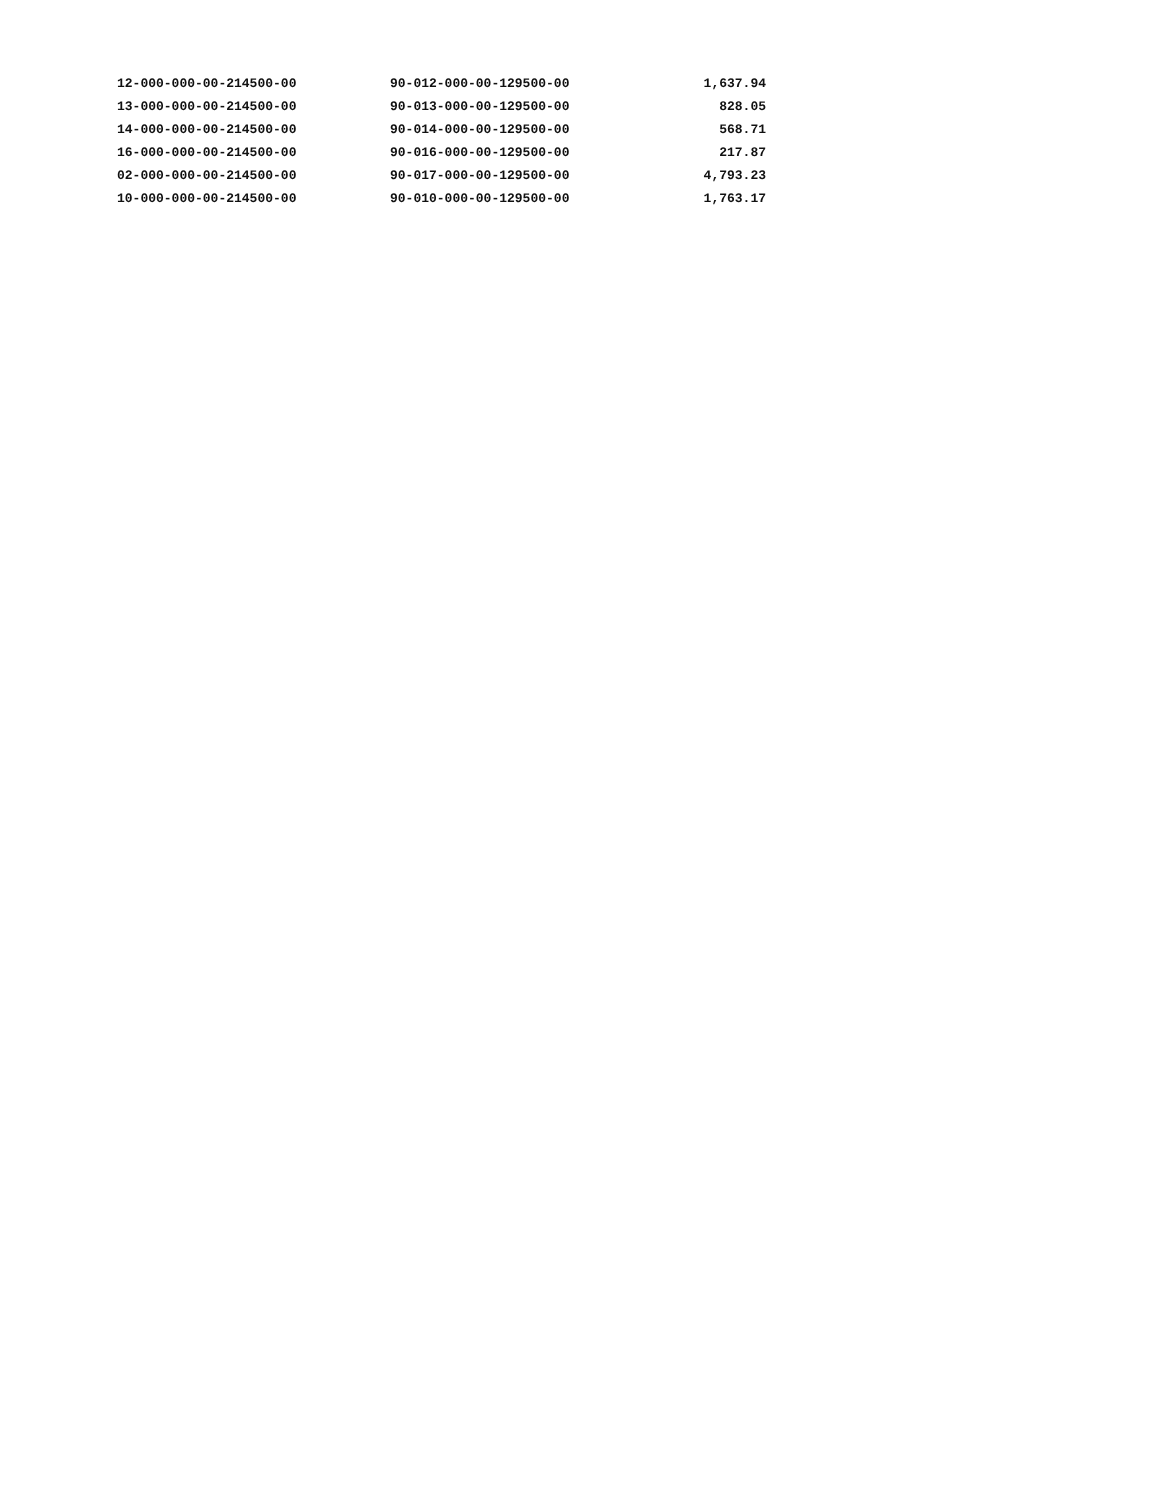| 12-000-000-00-214500-00 | 90-012-000-00-129500-00 | 1,637.94 |
| 13-000-000-00-214500-00 | 90-013-000-00-129500-00 | 828.05 |
| 14-000-000-00-214500-00 | 90-014-000-00-129500-00 | 568.71 |
| 16-000-000-00-214500-00 | 90-016-000-00-129500-00 | 217.87 |
| 02-000-000-00-214500-00 | 90-017-000-00-129500-00 | 4,793.23 |
| 10-000-000-00-214500-00 | 90-010-000-00-129500-00 | 1,763.17 |